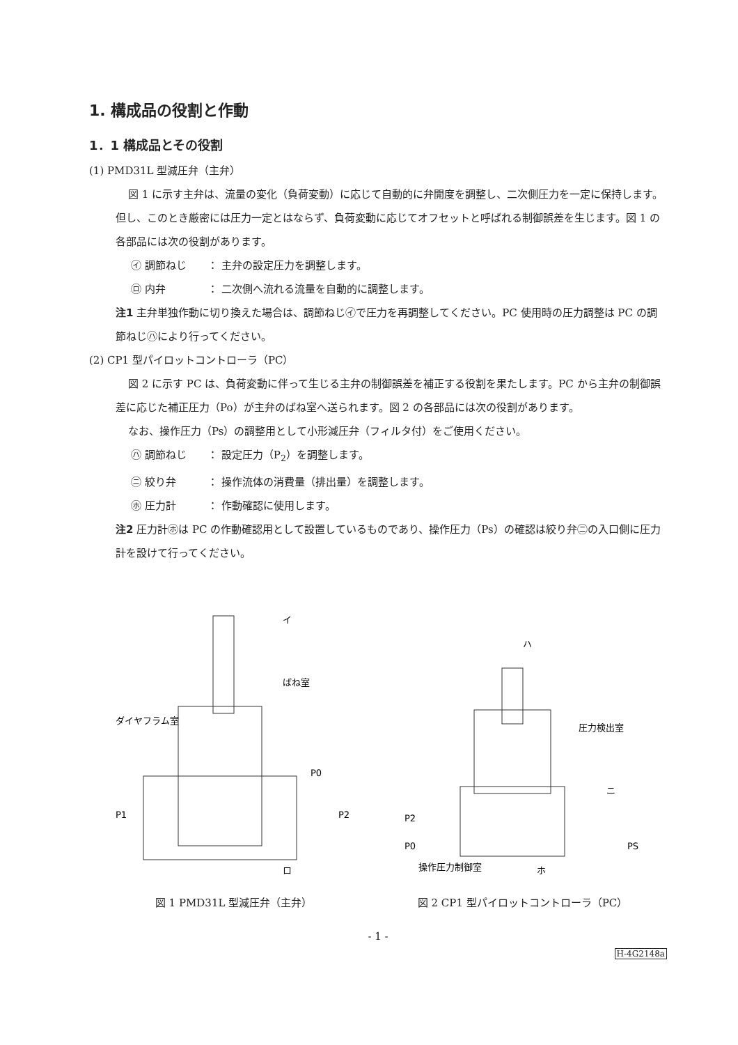1. 構成品の役割と作動
1．1 構成品とその役割
(1) PMD31L 型減圧弁（主弁）
図 1 に示す主弁は、流量の変化（負荷変動）に応じて自動的に弁開度を調整し、二次側圧力を一定に保持します。但し、このとき厳密には圧力一定とはならず、負荷変動に応じてオフセットと呼ばれる制御誤差を生じます。図 1 の各部品には次の役割があります。
㋑ 調節ねじ ： 主弁の設定圧力を調整します。
㋺ 内弁 ： 二次側へ流れる流量を自動的に調整します。
注1 主弁単独作動に切り換えた場合は、調節ねじ㋑で圧力を再調整してください。PC 使用時の圧力調整は PC の調節ねじ㋩により行ってください。
(2) CP1 型パイロットコントローラ（PC）
図 2 に示す PC は、負荷変動に伴って生じる主弁の制御誤差を補正する役割を果たします。PC から主弁の制御誤差に応じた補正圧力（Po）が主弁のばね室へ送られます。図 2 の各部品には次の役割があります。
なお、操作圧力（Ps）の調整用として小形減圧弁（フィルタ付）をご使用ください。
㋩ 調節ねじ ： 設定圧力（P<sub>2</sub>）を調整します。
㋥ 絞り弁 ： 操作流体の消費量（排出量）を調整します。
㋭ 圧力計 ： 作動確認に使用します。
注2 圧力計㋭は PC の作動確認用として設置しているものであり、操作圧力（Ps）の確認は絞り弁㋥の入口側に圧力計を設けて行ってください。
ダイヤフラム室
ばね室
P0
P1
P2
イ
ロ
図 1 PMD31L 型減圧弁（主弁）
ハ
圧力検出室
ニ
P2
P0
PS
操作圧力制御室
ホ
図 2 CP1 型パイロットコントローラ（PC）
- 1 -
H-4G2148a